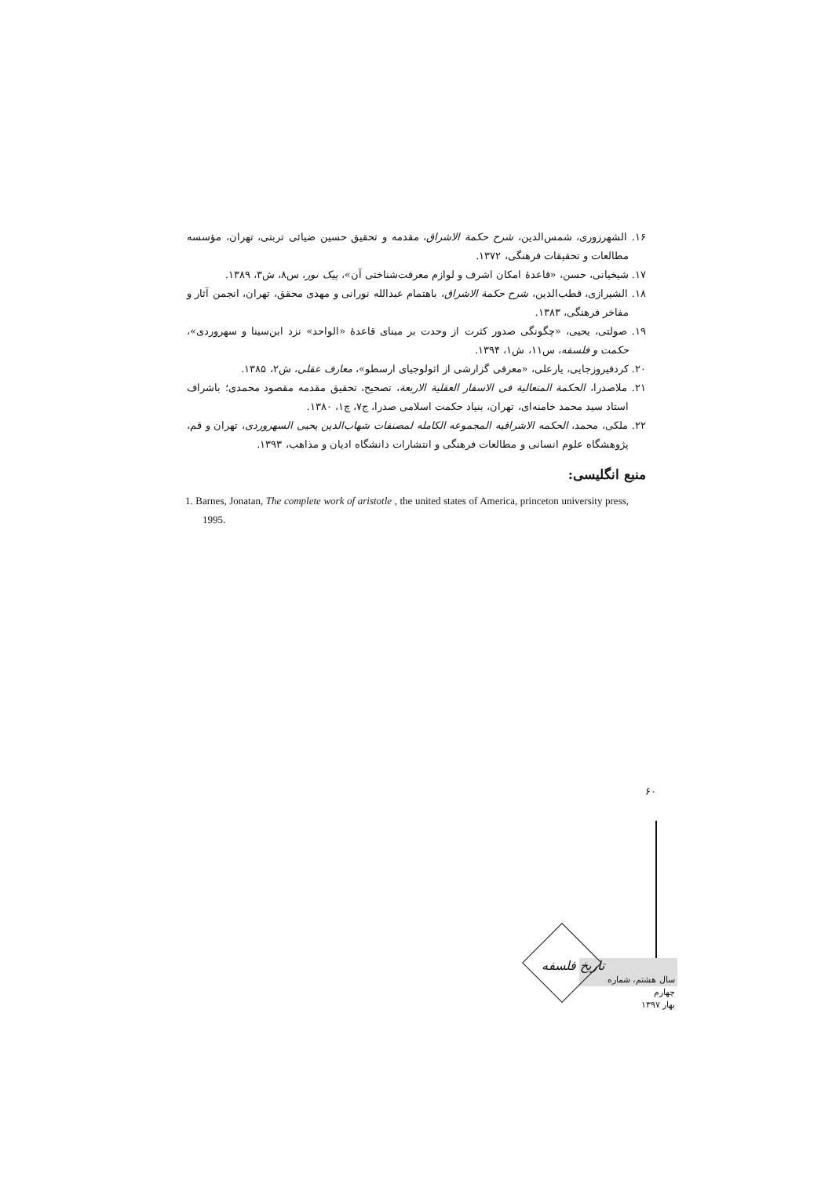۱۶. الشهرزوری، شمس‌الدین، شرح حکمة الاشراق، مقدمه و تحقیق حسین ضیائی تربتی، تهران، مؤسسه مطالعات و تحقیقات فرهنگی، ۱۳۷۲.
۱۷. شیخیانی، حسن، «قاعدهٔ امکان اشرف و لوازم معرفت‌شناختی آن»، پیک نور، س۸، ش۳، ۱۳۸۹.
۱۸. الشیرازی، قطب‌الدین، شرح حکمة الاشراق، باهتمام عبدالله نورانی و مهدی محقق، تهران، انجمن آثار و مفاخر فرهنگی، ۱۳۸۳.
۱۹. صولتی، یحیی، «چگونگی صدور کثرت از وحدت بر مبنای قاعدهٔ «الواحد» نزد ابن‌سینا و سهروردی»، حکمت و فلسفه، س۱۱، ش۱، ۱۳۹۴.
۲۰. کردفیروزجایی، یارعلی، «معرفی گزارشی از اثولوجیای ارسطو»، معارف عقلی، ش۲، ۱۳۸۵.
۲۱. ملاصدرا، الحکمة المتعالیة فی الاسفار العقلیة الاربعة، تصحیح، تحقیق مقدمه مقصود محمدی؛ باشراف استاد سید محمد خامنه‌ای، تهران، بنیاد حکمت اسلامی صدرا، ج۷، چ۱، ۱۳۸۰.
۲۲. ملکی، محمد، الحکمه الاشراقیه المجموعه الکامله لمصنفات شهاب‌الدین یحیی السهروردی، تهران و قم، پژوهشگاه علوم انسانی و مطالعات فرهنگی و انتشارات دانشگاه ادیان و مذاهب، ۱۳۹۳.
منبع انگلیسی:
1. Barnes, Jonatan, The complete work of aristotle , the united states of America, princeton university press, 1995.
۶۰
تاریخ فلسفه
سال هشتم، شماره چهارم
بهار ۱۳۹۷